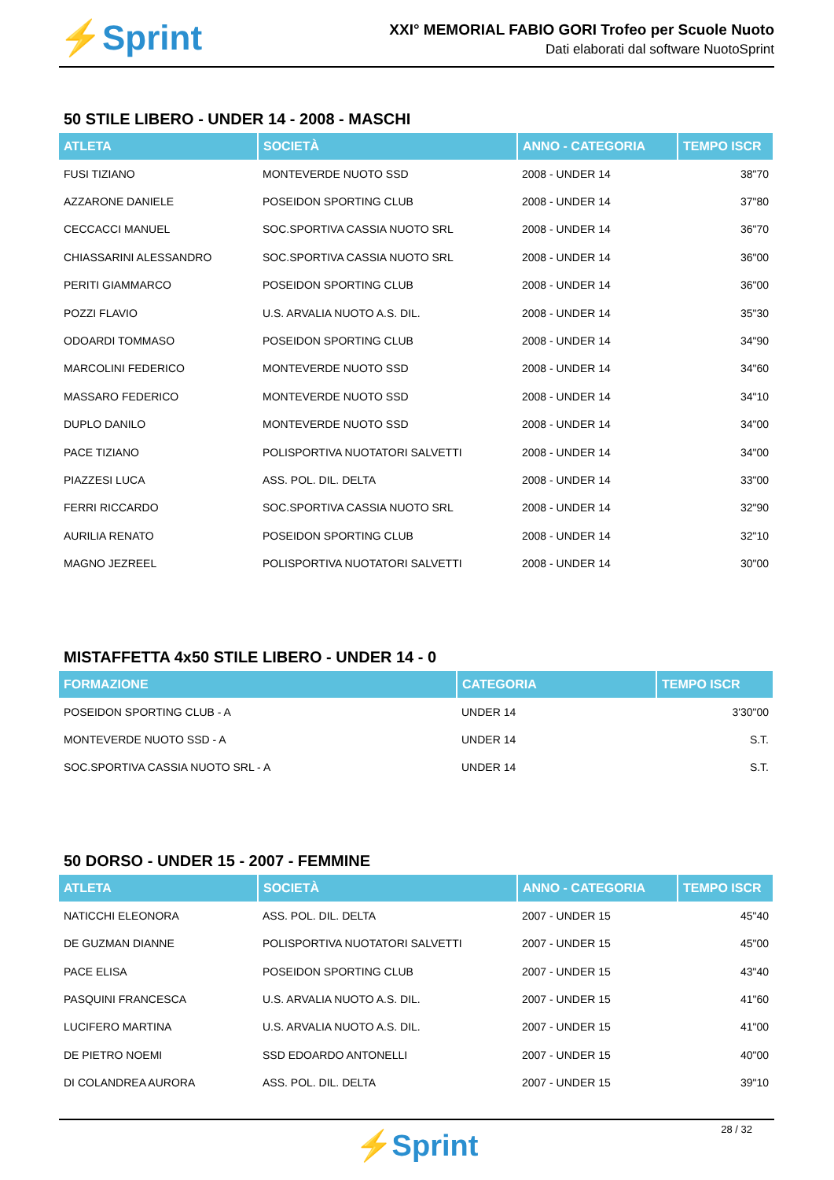⚡Sprint
XXI° MEMORIAL FABIO GORI Trofeo per Scuole Nuoto
Dati elaborati dal software NuotoSprint
50 STILE LIBERO - UNDER 14 - 2008 - MASCHI
| ATLETA | SOCIETÀ | ANNO - CATEGORIA | TEMPO ISCR |
| --- | --- | --- | --- |
| FUSI TIZIANO | MONTEVERDE NUOTO SSD | 2008 - UNDER 14 | 38"70 |
| AZZARONE DANIELE | POSEIDON SPORTING CLUB | 2008 - UNDER 14 | 37"80 |
| CECCACCI MANUEL | SOC.SPORTIVA CASSIA NUOTO SRL | 2008 - UNDER 14 | 36"70 |
| CHIASSARINI ALESSANDRO | SOC.SPORTIVA CASSIA NUOTO SRL | 2008 - UNDER 14 | 36"00 |
| PERITI GIAMMARCO | POSEIDON SPORTING CLUB | 2008 - UNDER 14 | 36"00 |
| POZZI FLAVIO | U.S. ARVALIA NUOTO A.S. DIL. | 2008 - UNDER 14 | 35"30 |
| ODOARDI TOMMASO | POSEIDON SPORTING CLUB | 2008 - UNDER 14 | 34"90 |
| MARCOLINI FEDERICO | MONTEVERDE NUOTO SSD | 2008 - UNDER 14 | 34"60 |
| MASSARO FEDERICO | MONTEVERDE NUOTO SSD | 2008 - UNDER 14 | 34"10 |
| DUPLO DANILO | MONTEVERDE NUOTO SSD | 2008 - UNDER 14 | 34"00 |
| PACE TIZIANO | POLISPORTIVA NUOTATORI SALVETTI | 2008 - UNDER 14 | 34"00 |
| PIAZZESI LUCA | ASS. POL. DIL. DELTA | 2008 - UNDER 14 | 33"00 |
| FERRI RICCARDO | SOC.SPORTIVA CASSIA NUOTO SRL | 2008 - UNDER 14 | 32"90 |
| AURILIA RENATO | POSEIDON SPORTING CLUB | 2008 - UNDER 14 | 32"10 |
| MAGNO JEZREEL | POLISPORTIVA NUOTATORI SALVETTI | 2008 - UNDER 14 | 30"00 |
MISTAFFETTA 4x50 STILE LIBERO - UNDER 14 - 0
| FORMAZIONE | CATEGORIA | TEMPO ISCR |
| --- | --- | --- |
| POSEIDON SPORTING CLUB - A | UNDER 14 | 3'30"00 |
| MONTEVERDE NUOTO SSD - A | UNDER 14 | S.T. |
| SOC.SPORTIVA CASSIA NUOTO SRL - A | UNDER 14 | S.T. |
50 DORSO - UNDER 15 - 2007 - FEMMINE
| ATLETA | SOCIETÀ | ANNO - CATEGORIA | TEMPO ISCR |
| --- | --- | --- | --- |
| NATICCHI ELEONORA | ASS. POL. DIL. DELTA | 2007 - UNDER 15 | 45"40 |
| DE GUZMAN DIANNE | POLISPORTIVA NUOTATORI SALVETTI | 2007 - UNDER 15 | 45"00 |
| PACE ELISA | POSEIDON SPORTING CLUB | 2007 - UNDER 15 | 43"40 |
| PASQUINI FRANCESCA | U.S. ARVALIA NUOTO A.S. DIL. | 2007 - UNDER 15 | 41"60 |
| LUCIFERO MARTINA | U.S. ARVALIA NUOTO A.S. DIL. | 2007 - UNDER 15 | 41"00 |
| DE PIETRO NOEMI | SSD EDOARDO ANTONELLI | 2007 - UNDER 15 | 40"00 |
| DI COLANDREA AURORA | ASS. POL. DIL. DELTA | 2007 - UNDER 15 | 39"10 |
28 / 32
⚡Sprint